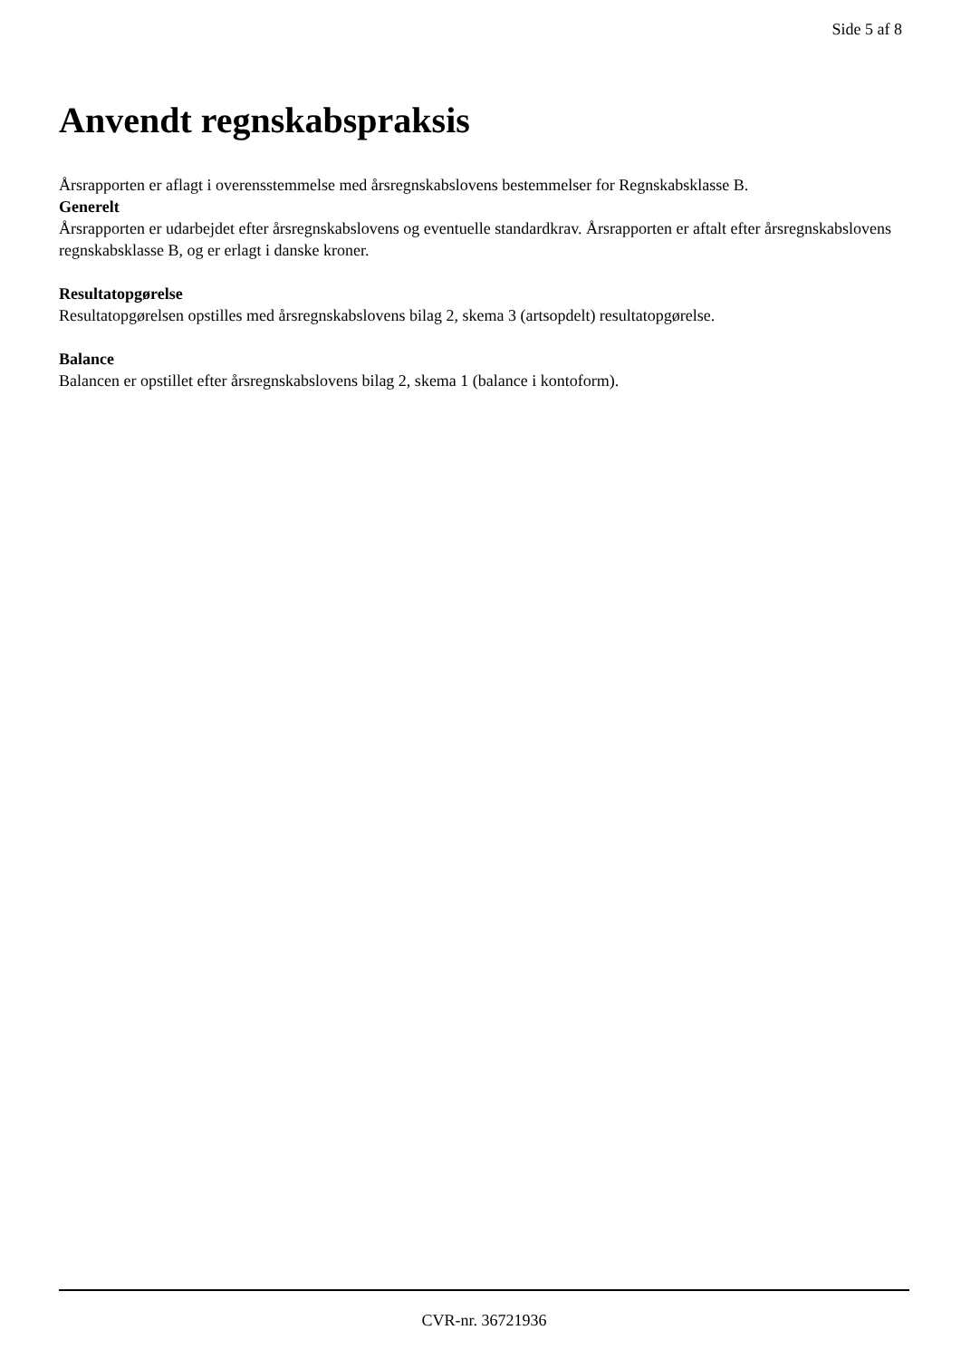Side 5 af 8
Anvendt regnskabspraksis
Årsrapporten er aflagt i overensstemmelse med årsregnskabslovens bestemmelser for Regnskabsklasse B.
Generelt
Årsrapporten er udarbejdet efter årsregnskabslovens og eventuelle standardkrav. Årsrapporten er aftalt efter årsregnskabslovens regnskabsklasse B, og er erlagt i danske kroner.
Resultatopgørelse
Resultatopgørelsen opstilles med årsregnskabslovens bilag 2, skema 3 (artsopdelt) resultatopgørelse.
Balance
Balancen er opstillet efter årsregnskabslovens bilag 2, skema 1 (balance i kontoform).
CVR-nr. 36721936